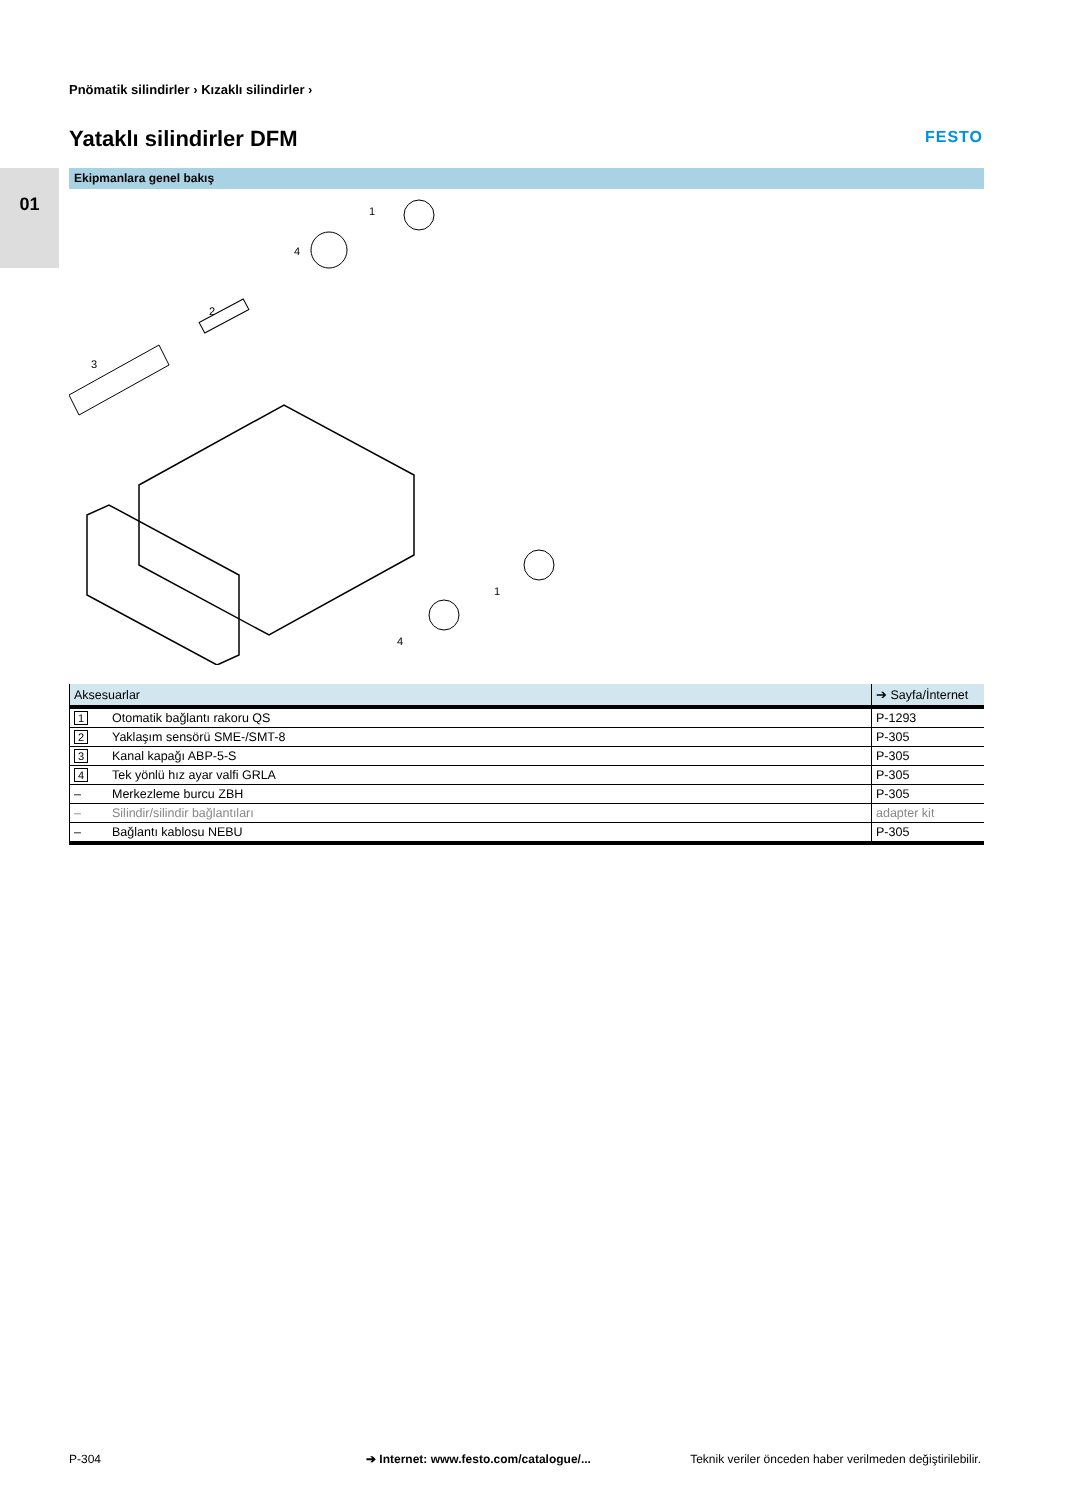Pnömatik silindirler › Kızaklı silindirler ›
Yataklı silindirler DFM FESTO
01 Ekipmanlara genel bakış
1
4
2
3
1
4
| Aksesuarlar | | ➔ Sayfa/İnternet |
| --- | --- | --- |
| 1 | Otomatik bağlantı rakoru QS | P-1293 |
| 2 | Yaklaşım sensörü SME-/SMT-8 | P-305 |
| 3 | Kanal kapağı ABP-5-S | P-305 |
| 4 | Tek yönlü hız ayar valfi GRLA | P-305 |
| – | Merkezleme burcu ZBH | P-305 |
| – | Silindir/silindir bağlantıları | adapter kit |
| – | Bağlantı kablosu NEBU | P-305 |
P-304
➔ Internet: www.festo.com/catalogue/...
Teknik veriler önceden haber verilmeden değiştirilebilir.